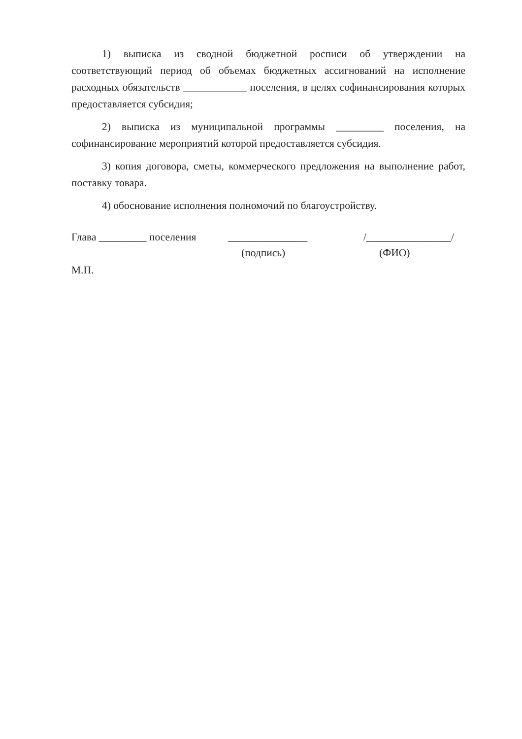1) выписка из сводной бюджетной росписи об утверждении на соответствующий период об объемах бюджетных ассигнований на исполнение расходных обязательств ____________ поселения, в целях софинансирования которых предоставляется субсидия;
2) выписка из муниципальной программы _________ поселения, на софинансирование мероприятий которой предоставляется субсидия.
3) копия договора, сметы, коммерческого предложения на выполнение работ, поставку товара.
4) обоснование исполнения полномочий по благоустройству.
Глава _________ поселения _______________ /________________/
(подпись) (ФИО)
М.П.